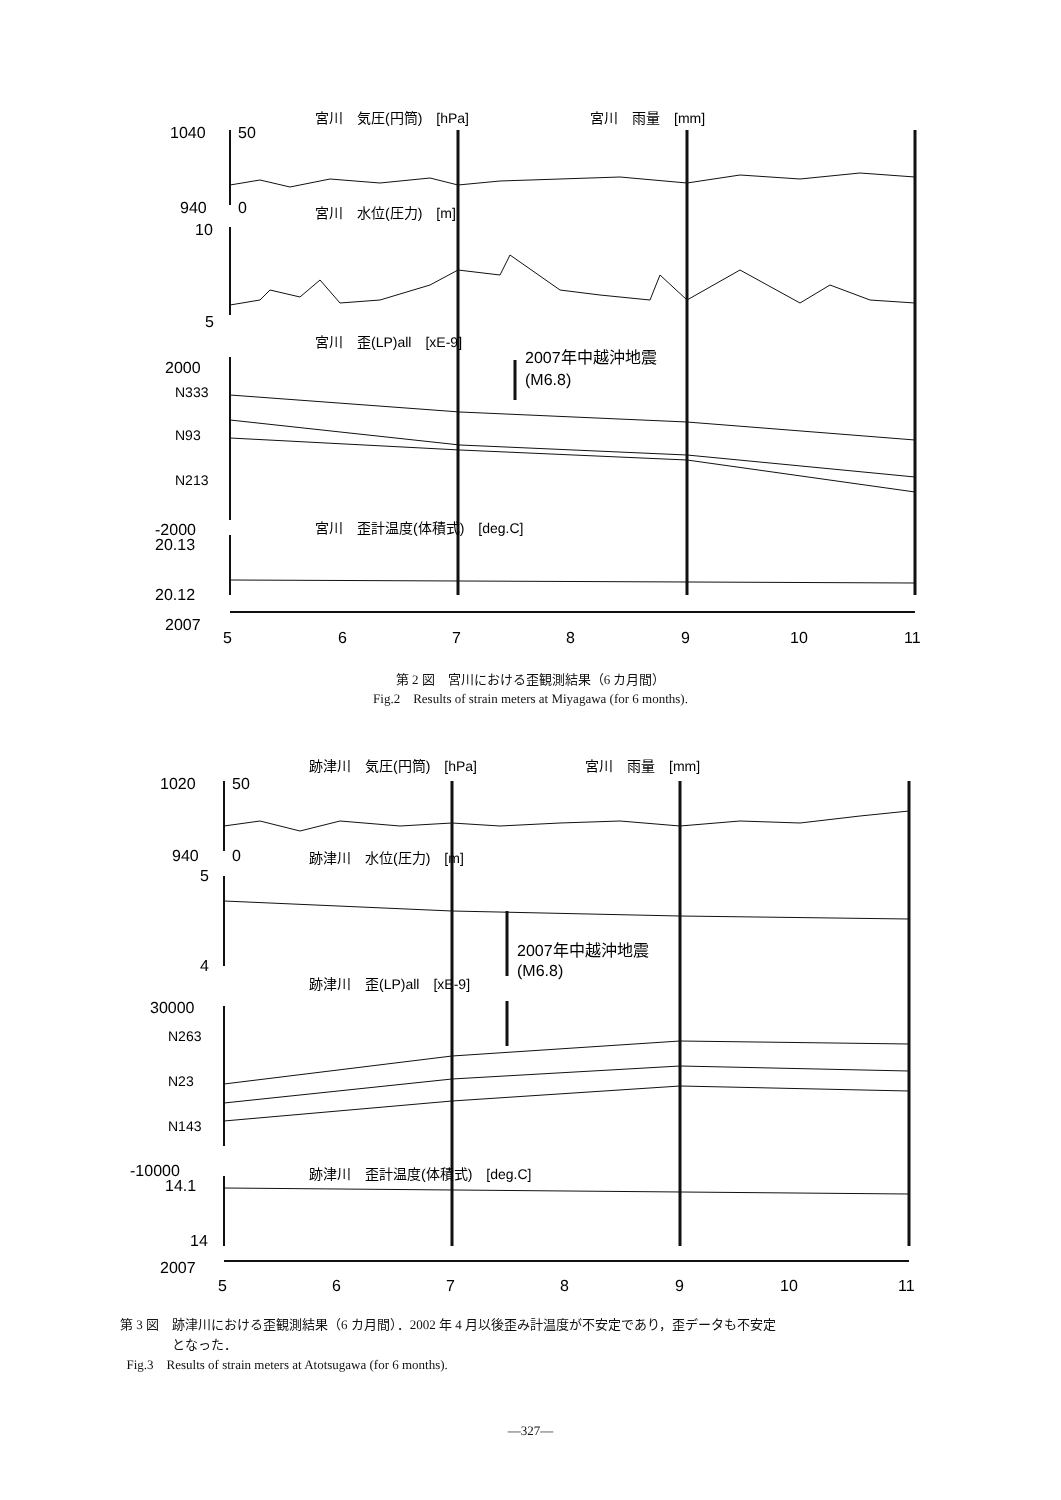1040
50
宮川　気圧(円筒)　[hPa]
宮川　雨量　[mm]
940
0
宮川　水位(圧力)　[m]
10
5
宮川　歪(LP)all　[xE-9]
2007年中越沖地震
(M6.8)
2000
N333
N93
N213
-2000
20.13
宮川　歪計温度(体積式)　[deg.C]
20.12
2007
5
6
7
8
9
10
11
第 2 図　宮川における歪観測結果（6 カ月間）
Fig.2　Results of strain meters at Miyagawa (for 6 months).
1020
50
跡津川　気圧(円筒)　[hPa]
宮川　雨量　[mm]
940
0
跡津川　水位(圧力)　[m]
5
4
2007年中越沖地震
(M6.8)
跡津川　歪(LP)all　[xE-9]
30000
N263
N23
N143
-10000
14.1
跡津川　歪計温度(体積式)　[deg.C]
14
2007
5
6
7
8
9
10
11
第 3 図　跡津川における歪観測結果（6 カ月間）．2002 年 4 月以後歪み計温度が不安定であり，歪データも不安定
　　　　となった．
Fig.3　Results of strain meters at Atotsugawa (for 6 months).
—327—